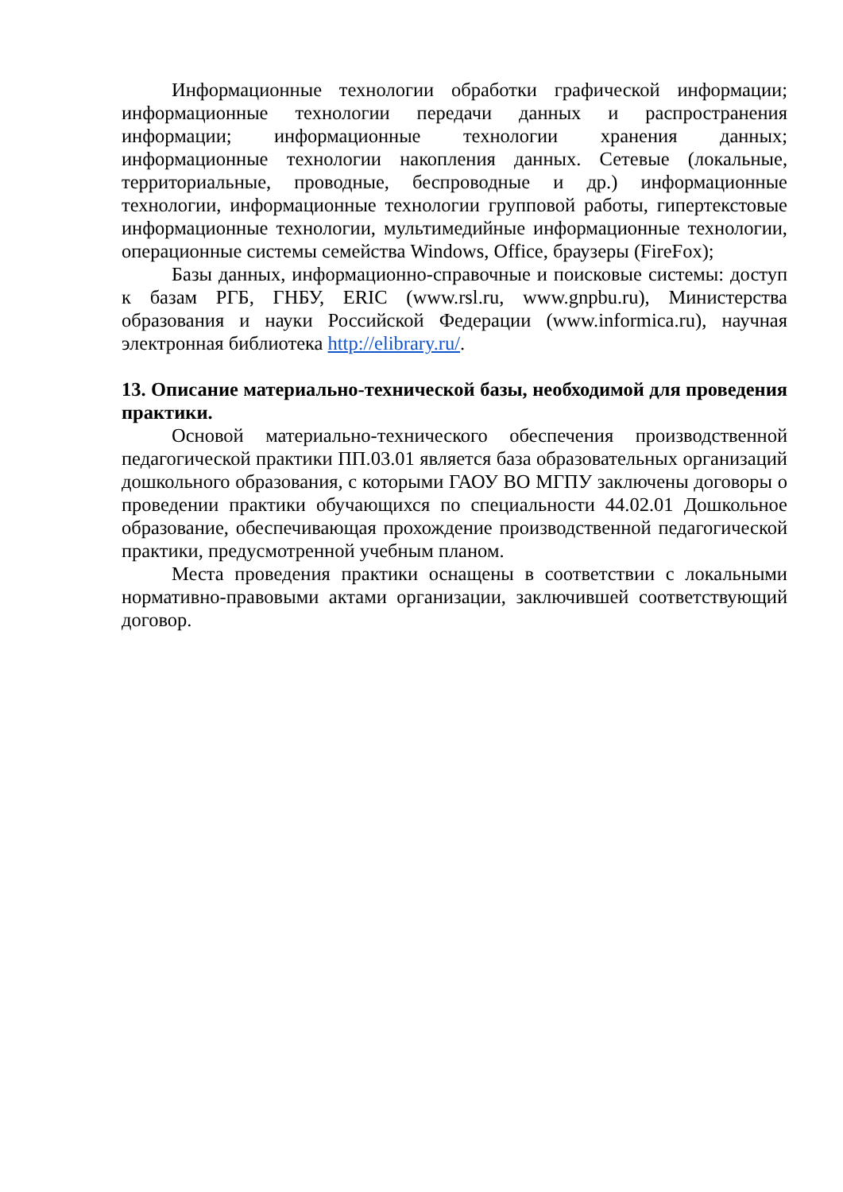Информационные технологии обработки графической информации; информационные технологии передачи данных и распространения информации; информационные технологии хранения данных; информационные технологии накопления данных. Сетевые (локальные, территориальные, проводные, беспроводные и др.) информационные технологии, информационные технологии групповой работы, гипертекстовые информационные технологии, мультимедийные информационные технологии, операционные системы семейства Windows, Office, браузеры (FireFox);
Базы данных, информационно-справочные и поисковые системы: доступ к базам РГБ, ГНБУ, ERIC (www.rsl.ru, www.gnpbu.ru), Министерства образования и науки Российской Федерации (www.informica.ru), научная электронная библиотека http://elibrary.ru/.
13. Описание материально-технической базы, необходимой для проведения практики.
Основой материально-технического обеспечения производственной педагогической практики ПП.03.01 является база образовательных организаций дошкольного образования, с которыми ГАОУ ВО МГПУ заключены договоры о проведении практики обучающихся по специальности 44.02.01 Дошкольное образование, обеспечивающая прохождение производственной педагогической практики, предусмотренной учебным планом.
Места проведения практики оснащены в соответствии с локальными нормативно-правовыми актами организации, заключившей соответствующий договор.